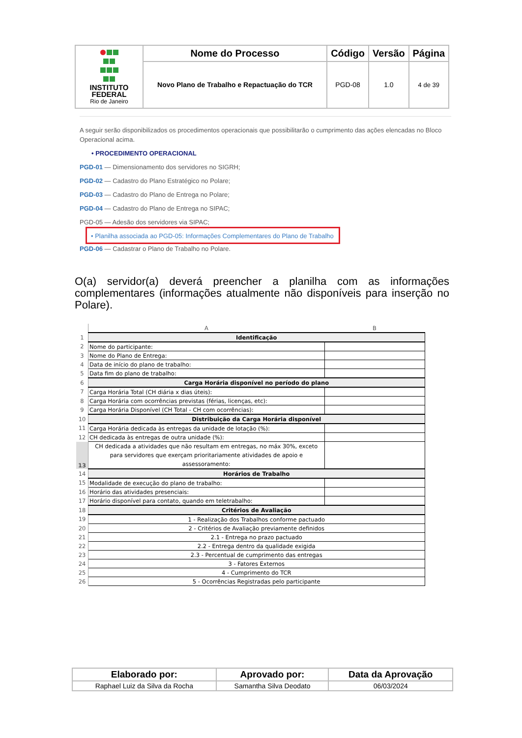| INSTITUTO FEDERAL Rio de Janeiro | Nome do Processo | Código | Versão | Página |
| | Novo Plano de Trabalho e Repactuação do TCR | PGD-08 | 1.0 | 4 de 39 |
A seguir serão disponibilizados os procedimentos operacionais que possibilitarão o cumprimento das ações elencadas no Bloco Operacional acima.
• PROCEDIMENTO OPERACIONAL
PGD-01 — Dimensionamento dos servidores no SIGRH;
PGD-02 — Cadastro do Plano Estratégico no Polare;
PGD-03 — Cadastro do Plano de Entrega no Polare;
PGD-04 — Cadastro do Plano de Entrega no SIPAC;
PGD-05 — Adesão dos servidores via SIPAC;
• Planilha associada ao PGD-05: Informações Complementares do Plano de Trabalho
PGD-06 — Cadastrar o Plano de Trabalho no Polare.
O(a) servidor(a) deverá preencher a planilha com as informações complementares (informações atualmente não disponíveis para inserção no Polare).
| | A | B |
| 1 | Identificação | |
| 2 | Nome do participante: | |
| 3 | Nome do Plano de Entrega: | |
| 4 | Data de início do plano de trabalho: | |
| 5 | Data fim do plano de trabalho: | |
| 6 | Carga Horária disponível no período do plano | |
| 7 | Carga Horária Total (CH diária x dias úteis): | |
| 8 | Carga Horária com ocorrências previstas (férias, licenças, etc): | |
| 9 | Carga Horária Disponível (CH Total - CH com ocorrências): | |
| 10 | Distribuição da Carga Horária disponível | |
| 11 | Carga Horária dedicada às entregas da unidade de lotação (%): | |
| 12 | CH dedicada às entregas de outra unidade (%): | |
| 13 | CH dedicada a atividades que não resultam em entregas, no máx 30%, exceto para servidores que exerçam prioritariamente atividades de apoio e assessoramento: | |
| 14 | Horários de Trabalho | |
| 15 | Modalidade de execução do plano de trabalho: | |
| 16 | Horário das atividades presenciais: | |
| 17 | Horário disponível para contato, quando em teletrabalho: | |
| 18 | Critérios de Avaliação | |
| 19 | 1 - Realização dos Trabalhos conforme pactuado | |
| 20 | 2 - Critérios de Avaliação previamente definidos | |
| 21 | 2.1 - Entrega no prazo pactuado | |
| 22 | 2.2 - Entrega dentro da qualidade exigida | |
| 23 | 2.3 - Percentual de cumprimento das entregas | |
| 24 | 3 - Fatores Externos | |
| 25 | 4 - Cumprimento do TCR | |
| 26 | 5 - Ocorrências Registradas pelo participante | |
| Elaborado por: | Aprovado por: | Data da Aprovação |
| --- | --- | --- |
| Raphael Luiz da Silva da Rocha | Samantha Silva Deodato | 06/03/2024 |